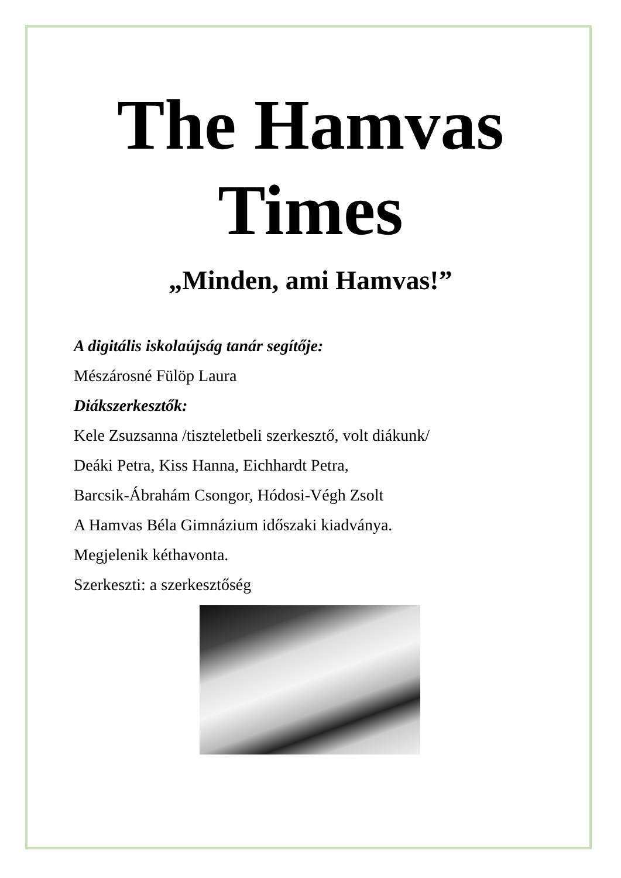The Hamvas
Times
„Minden, ami Hamvas!”
A digitális iskolaújság tanár segítője:
Mészárosné Fülöp Laura
Diákszerkesztők:
Kele Zsuzsanna /tiszteletbeli szerkesztő, volt diákunk/
Deáki Petra, Kiss Hanna, Eichhardt Petra,
Barcsik-Ábrahám Csongor, Hódosi-Végh Zsolt
A Hamvas Béla Gimnázium időszaki kiadványa.
Megjelenik kéthavonta.
Szerkeszti: a szerkesztőség